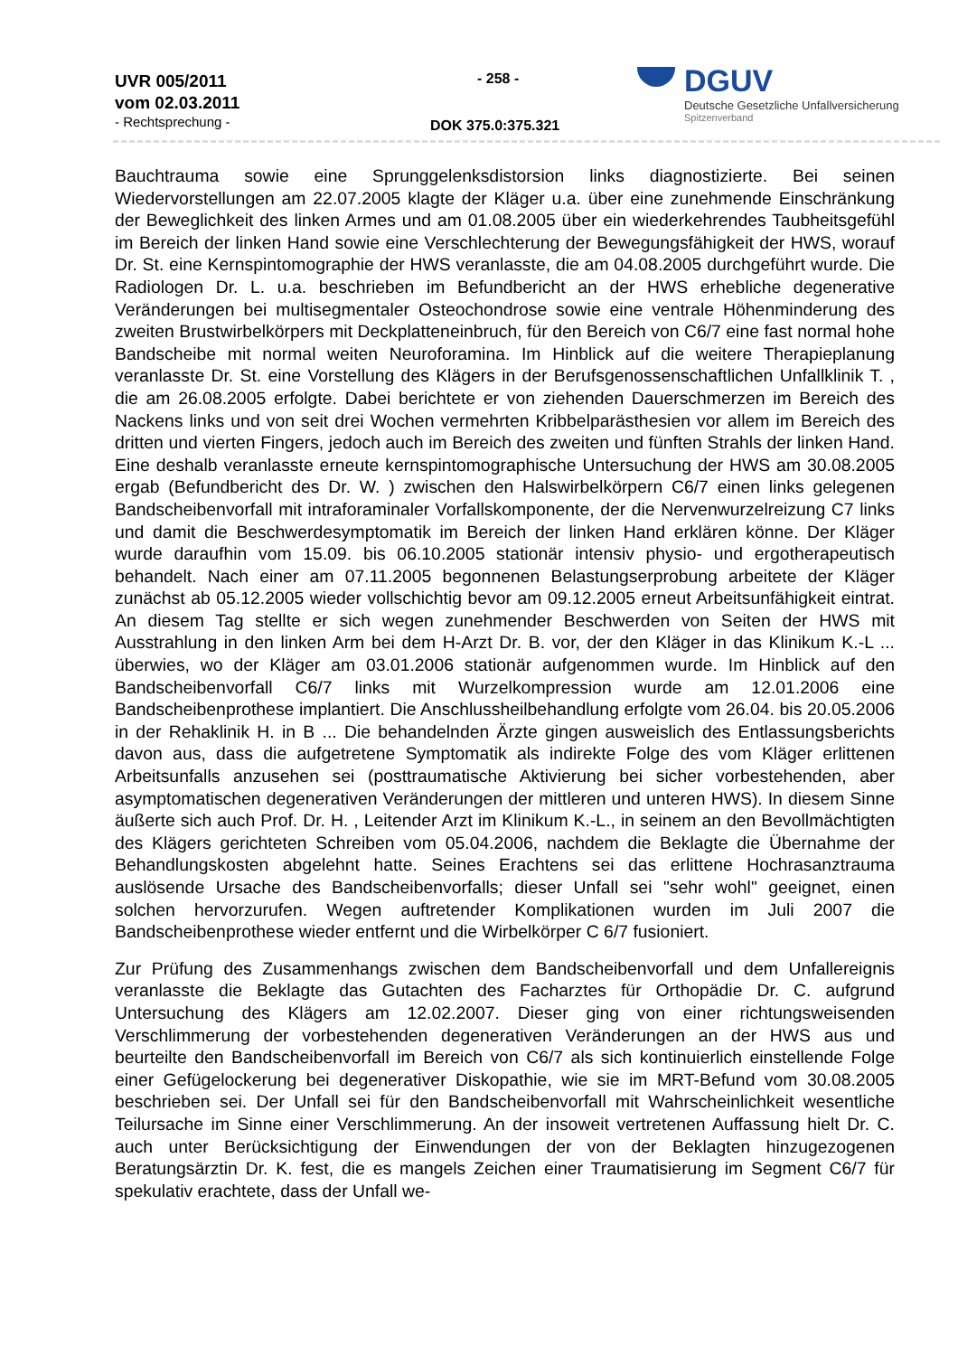UVR 005/2011
vom 02.03.2011
- Rechtsprechung -
- 258 -
DOK 375.0:375.321
DGUV
Deutsche Gesetzliche Unfallversicherung
Spitzenverband
Bauchtrauma sowie eine Sprunggelenksdistorsion links diagnostizierte. Bei seinen Wiedervorstellungen am 22.07.2005 klagte der Kläger u.a. über eine zunehmende Einschränkung der Beweglichkeit des linken Armes und am 01.08.2005 über ein wiederkehrendes Taubheitsgefühl im Bereich der linken Hand sowie eine Verschlechterung der Bewegungsfähigkeit der HWS, worauf Dr. St. eine Kernspintomographie der HWS veranlasste, die am 04.08.2005 durchgeführt wurde. Die Radiologen Dr. L. u.a. beschrieben im Befundbericht an der HWS erhebliche degenerative Veränderungen bei multisegmentaler Osteochondrose sowie eine ventrale Höhenminderung des zweiten Brustwirbelkörpers mit Deckplatteneinbruch, für den Bereich von C6/7 eine fast normal hohe Bandscheibe mit normal weiten Neuroforamina. Im Hinblick auf die weitere Therapieplanung veranlasste Dr. St. eine Vorstellung des Klägers in der Berufsgenossenschaftlichen Unfallklinik T. , die am 26.08.2005 erfolgte. Dabei berichtete er von ziehenden Dauerschmerzen im Bereich des Nackens links und von seit drei Wochen vermehrten Kribbelparästhesien vor allem im Bereich des dritten und vierten Fingers, jedoch auch im Bereich des zweiten und fünften Strahls der linken Hand. Eine deshalb veranlasste erneute kernspintomographische Untersuchung der HWS am 30.08.2005 ergab (Befundbericht des Dr. W. ) zwischen den Halswirbelkörpern C6/7 einen links gelegenen Bandscheibenvorfall mit intraforaminaler Vorfallskomponente, der die Nervenwurzelreizung C7 links und damit die Beschwerdesymptomatik im Bereich der linken Hand erklären könne. Der Kläger wurde daraufhin vom 15.09. bis 06.10.2005 stationär intensiv physio- und ergotherapeutisch behandelt. Nach einer am 07.11.2005 begonnenen Belastungserprobung arbeitete der Kläger zunächst ab 05.12.2005 wieder vollschichtig bevor am 09.12.2005 erneut Arbeitsunfähigkeit eintrat. An diesem Tag stellte er sich wegen zunehmender Beschwerden von Seiten der HWS mit Ausstrahlung in den linken Arm bei dem H-Arzt Dr. B. vor, der den Kläger in das Klinikum K.-L ... überwies, wo der Kläger am 03.01.2006 stationär aufgenommen wurde. Im Hinblick auf den Bandscheibenvorfall C6/7 links mit Wurzelkompression wurde am 12.01.2006 eine Bandscheibenprothese implantiert. Die Anschlussheilbehandlung erfolgte vom 26.04. bis 20.05.2006 in der Rehaklinik H. in B ... Die behandelnden Ärzte gingen ausweislich des Entlassungsberichts davon aus, dass die aufgetretene Symptomatik als indirekte Folge des vom Kläger erlittenen Arbeitsunfalls anzusehen sei (posttraumatische Aktivierung bei sicher vorbestehenden, aber asymptomatischen degenerativen Veränderungen der mittleren und unteren HWS). In diesem Sinne äußerte sich auch Prof. Dr. H. , Leitender Arzt im Klinikum K.-L., in seinem an den Bevollmächtigten des Klägers gerichteten Schreiben vom 05.04.2006, nachdem die Beklagte die Übernahme der Behandlungskosten abgelehnt hatte. Seines Erachtens sei das erlittene Hochrasanztrauma auslösende Ursache des Bandscheibenvorfalls; dieser Unfall sei "sehr wohl" geeignet, einen solchen hervorzurufen. Wegen auftretender Komplikationen wurden im Juli 2007 die Bandscheibenprothese wieder entfernt und die Wirbelkörper C 6/7 fusioniert.
Zur Prüfung des Zusammenhangs zwischen dem Bandscheibenvorfall und dem Unfallereignis veranlasste die Beklagte das Gutachten des Facharztes für Orthopädie Dr. C. aufgrund Untersuchung des Klägers am 12.02.2007. Dieser ging von einer richtungsweisenden Verschlimmerung der vorbestehenden degenerativen Veränderungen an der HWS aus und beurteilte den Bandscheibenvorfall im Bereich von C6/7 als sich kontinuierlich einstellende Folge einer Gefügelockerung bei degenerativer Diskopathie, wie sie im MRT-Befund vom 30.08.2005 beschrieben sei. Der Unfall sei für den Bandscheibenvorfall mit Wahrscheinlichkeit wesentliche Teilursache im Sinne einer Verschlimmerung. An der insoweit vertretenen Auffassung hielt Dr. C. auch unter Berücksichtigung der Einwendungen der von der Beklagten hinzugezogenen Beratungsärztin Dr. K. fest, die es mangels Zeichen einer Traumatisierung im Segment C6/7 für spekulativ erachtete, dass der Unfall we-